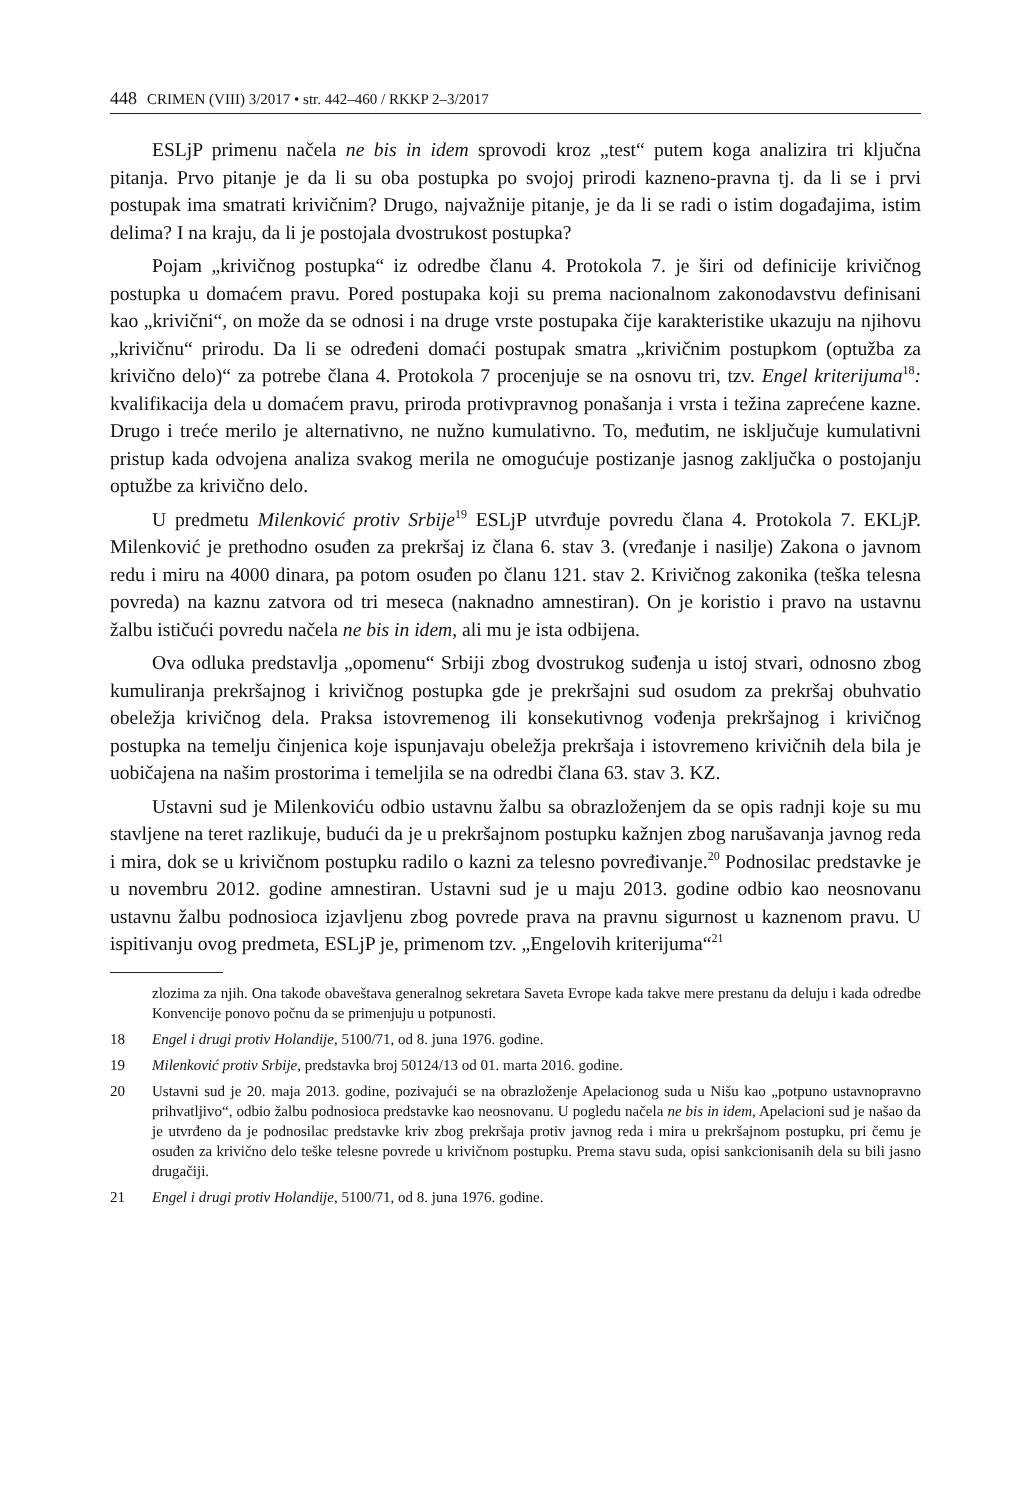448 CRIMEN (VIII) 3/2017 • str. 442–460 / RKKP 2–3/2017
ESLjP primenu načela ne bis in idem sprovodi kroz „test“ putem koga analizira tri ključna pitanja. Prvo pitanje je da li su oba postupka po svojoj prirodi kazneno-pravna tj. da li se i prvi postupak ima smatrati krivičnim? Drugo, najvažnije pitanje, je da li se radi o istim događajima, istim delima? I na kraju, da li je postojala dvostrukost postupka?
Pojam „krivičnog postupka“ iz odredbe članu 4. Protokola 7. je širi od definicije krivičnog postupka u domaćem pravu. Pored postupaka koji su prema nacionalnom zakonodavstvu definisani kao „krivični“, on može da se odnosi i na druge vrste postupaka čije karakteristike ukazuju na njihovu „krivičnu“ prirodu. Da li se određeni domaći postupak smatra „krivičnim postupkom (optužba za krivično delo)“ za potrebe člana 4. Protokola 7 procenjuje se na osnovu tri, tzv. Engel kriterijuma<sup>18</sup>: kvalifikacija dela u domaćem pravu, priroda protivpravnog ponašanja i vrsta i težina zaprećene kazne. Drugo i treće merilo je alternativno, ne nužno kumulativno. To, međutim, ne isključuje kumulativni pristup kada odvojena analiza svakog merila ne omogućuje postizanje jasnog zaključka o postojanju optužbe za krivično delo.
U predmetu Milenković protiv Srbije<sup>19</sup> ESLjP utvrđuje povredu člana 4. Protokola 7. EKLjP. Milenković je prethodno osuđen za prekršaj iz člana 6. stav 3. (vređanje i nasilje) Zakona o javnom redu i miru na 4000 dinara, pa potom osuđen po članu 121. stav 2. Krivičnog zakonika (teška telesna povreda) na kaznu zatvora od tri meseca (naknadno amnestiran). On je koristio i pravo na ustavnu žalbu ističući povredu načela ne bis in idem, ali mu je ista odbijena.
Ova odluka predstavlja „opomenu“ Srbiji zbog dvostrukog suđenja u istoj stvari, odnosno zbog kumuliranja prekršajnog i krivičnog postupka gde je prekršajni sud osudom za prekršaj obuhvatio obeležja krivičnog dela. Praksa istovremenog ili konsekutivnog vođenja prekršajnog i krivičnog postupka na temelju činjenica koje ispunjavaju obeležja prekršaja i istovremeno krivičnih dela bila je uobičajena na našim prostorima i temeljila se na odredbi člana 63. stav 3. KZ.
Ustavni sud je Milenkoviću odbio ustavnu žalbu sa obrazloženjem da se opis radnji koje su mu stavljene na teret razlikuje, budući da je u prekršajnom postupku kažnjen zbog narušavanja javnog reda i mira, dok se u krivičnom postupku radilo o kazni za telesno povređivanje.<sup>20</sup> Podnosilac predstavke je u novembru 2012. godine amnestiran. Ustavni sud je u maju 2013. godine odbio kao neosnovanu ustavnu žalbu podnosioca izjavljenu zbog povrede prava na pravnu sigurnost u kaznenom pravu. U ispitivanju ovog predmeta, ESLjP je, primenom tzv. „Engelovih kriterijuma“<sup>21</sup>
zlozima za njih. Ona takođe obaveštava generalnog sekretara Saveta Evrope kada takve mere prestanu da deluju i kada odredbe Konvencije ponovo počnu da se primenjuju u potpunosti.
18 Engel i drugi protiv Holandije, 5100/71, od 8. juna 1976. godine.
19 Milenković protiv Srbije, predstavka broj 50124/13 od 01. marta 2016. godine.
20 Ustavni sud je 20. maja 2013. godine, pozivajući se na obrazloženje Apelacionog suda u Nišu kao „potpuno ustavnopravno prihvatljivo“, odbio žalbu podnosioca predstavke kao neosnovanu. U pogledu načela ne bis in idem, Apelacioni sud je našao da je utvrđeno da je podnosilac predstavke kriv zbog prekršaja protiv javnog reda i mira u prekršajnom postupku, pri čemu je osuđen za krivično delo teške telesne povrede u krivičnom postupku. Prema stavu suda, opisi sankcionisanih dela su bili jasno drugačiji.
21 Engel i drugi protiv Holandije, 5100/71, od 8. juna 1976. godine.